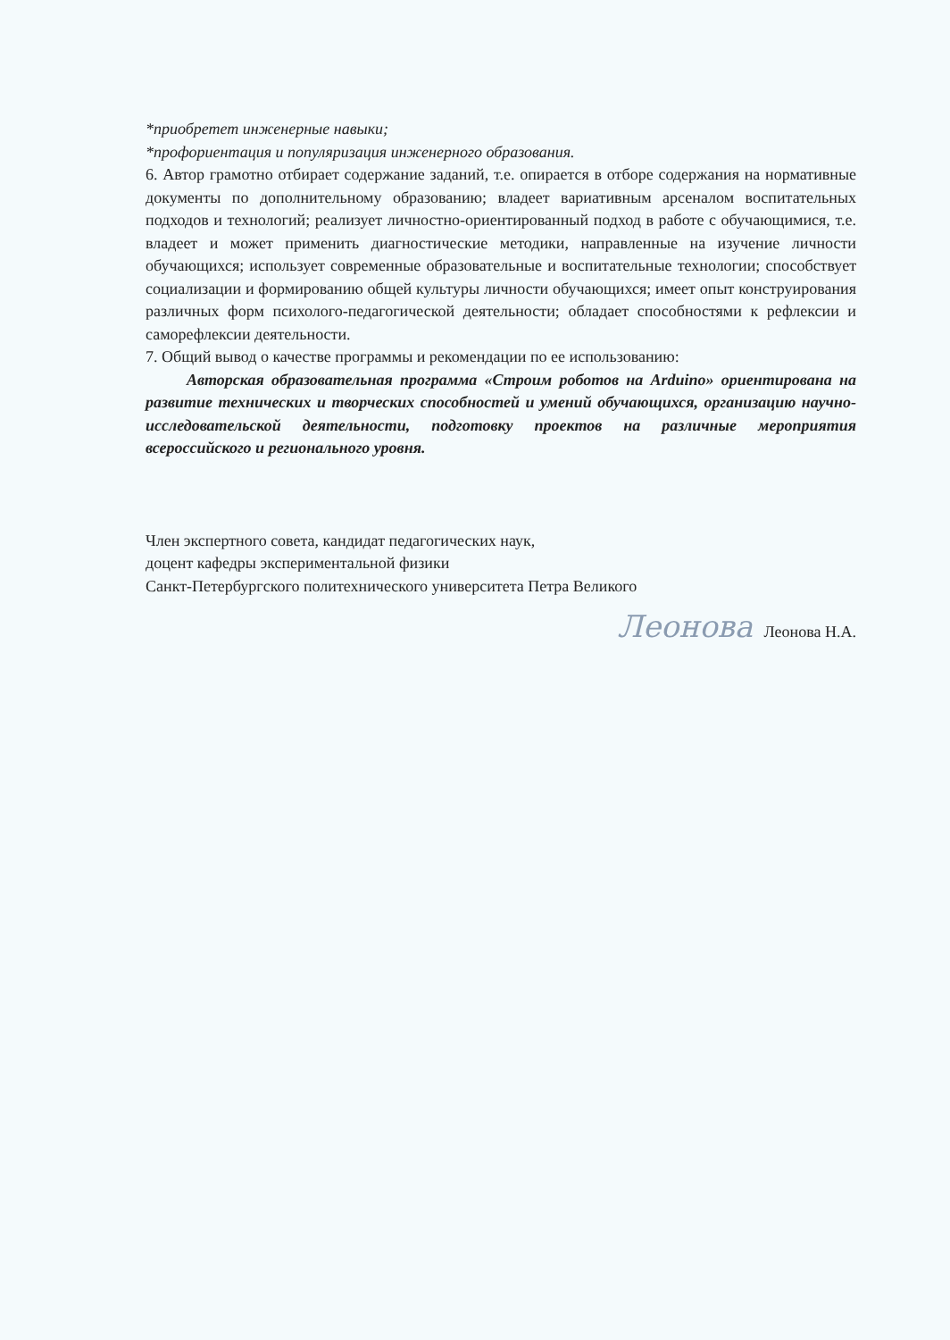*приобретет инженерные навыки;
*профориентация и популяризация инженерного образования.
6. Автор грамотно отбирает содержание заданий, т.е. опирается в отборе содержания на нормативные документы по дополнительному образованию; владеет вариативным арсеналом воспитательных подходов и технологий; реализует личностно-ориентированный подход в работе с обучающимися, т.е. владеет и может применить диагностические методики, направленные на изучение личности обучающихся; использует современные образовательные и воспитательные технологии; способствует социализации и формированию общей культуры личности обучающихся; имеет опыт конструирования различных форм психолого-педагогической деятельности; обладает способностями к рефлексии и саморефлексии деятельности.
7. Общий вывод о качестве программы и рекомендации по ее использованию:
Авторская образовательная программа «Строим роботов на Arduino» ориентирована на развитие технических и творческих способностей и умений обучающихся, организацию научно-исследовательской деятельности, подготовку проектов на различные мероприятия всероссийского и регионального уровня.
Член экспертного совета, кандидат педагогических наук,
доцент кафедры экспериментальной физики
Санкт-Петербургского политехнического университета Петра Великого
Леонова Леонова Н.А.